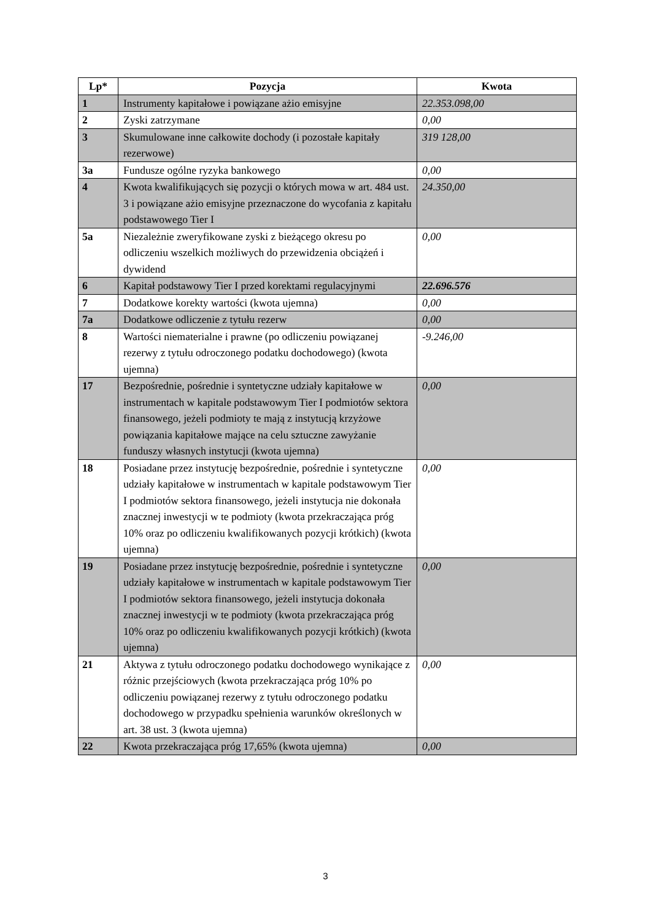| Lp* | Pozycja | Kwota |
| --- | --- | --- |
| 1 | Instrumenty kapitałowe i powiązane ażio emisyjne | 22.353.098,00 |
| 2 | Zyski zatrzymane | 0,00 |
| 3 | Skumulowane inne całkowite dochody (i pozostałe kapitały rezerwowe) | 319 128,00 |
| 3a | Fundusze ogólne ryzyka bankowego | 0,00 |
| 4 | Kwota kwalifikujących się pozycji o których mowa w art. 484 ust. 3 i powiązane ażio emisyjne przeznaczone do wycofania z kapitału podstawowego Tier I | 24.350,00 |
| 5a | Niezależnie zweryfikowane zyski z bieżącego okresu po odliczeniu wszelkich możliwych do przewidzenia obciążeń i dywidend | 0,00 |
| 6 | Kapitał podstawowy Tier I przed korektami regulacyjnymi | 22.696.576 |
| 7 | Dodatkowe korekty wartości (kwota ujemna) | 0,00 |
| 7a | Dodatkowe odliczenie z tytułu rezerw | 0,00 |
| 8 | Wartości niematerialne i prawne (po odliczeniu powiązanej rezerwy z tytułu odroczonego podatku dochodowego) (kwota ujemna) | -9.246,00 |
| 17 | Bezpośrednie, pośrednie i syntetyczne udziały kapitałowe w instrumentach w kapitale podstawowym Tier I podmiotów sektora finansowego, jeżeli podmioty te mają z instytucją krzyżowe powiązania kapitałowe mające na celu sztuczne zawyżanie funduszy własnych instytucji (kwota ujemna) | 0,00 |
| 18 | Posiadane przez instytucję bezpośrednie, pośrednie i syntetyczne udziały kapitałowe w instrumentach w kapitale podstawowym Tier I podmiotów sektora finansowego, jeżeli instytucja nie dokonała znacznej inwestycji w te podmioty (kwota przekraczająca próg 10% oraz po odliczeniu kwalifikowanych pozycji krótkich) (kwota ujemna) | 0,00 |
| 19 | Posiadane przez instytucję bezpośrednie, pośrednie i syntetyczne udziały kapitałowe w instrumentach w kapitale podstawowym Tier I podmiotów sektora finansowego, jeżeli instytucja dokonała znacznej inwestycji w te podmioty (kwota przekraczająca próg 10% oraz po odliczeniu kwalifikowanych pozycji krótkich) (kwota ujemna) | 0,00 |
| 21 | Aktywa z tytułu odroczonego podatku dochodowego wynikające z różnic przejściowych (kwota przekraczająca próg 10% po odliczeniu powiązanej rezerwy z tytułu odroczonego podatku dochodowego w przypadku spełnienia warunków określonych w art. 38 ust. 3 (kwota ujemna) | 0,00 |
| 22 | Kwota przekraczająca próg 17,65% (kwota ujemna) | 0,00 |
3